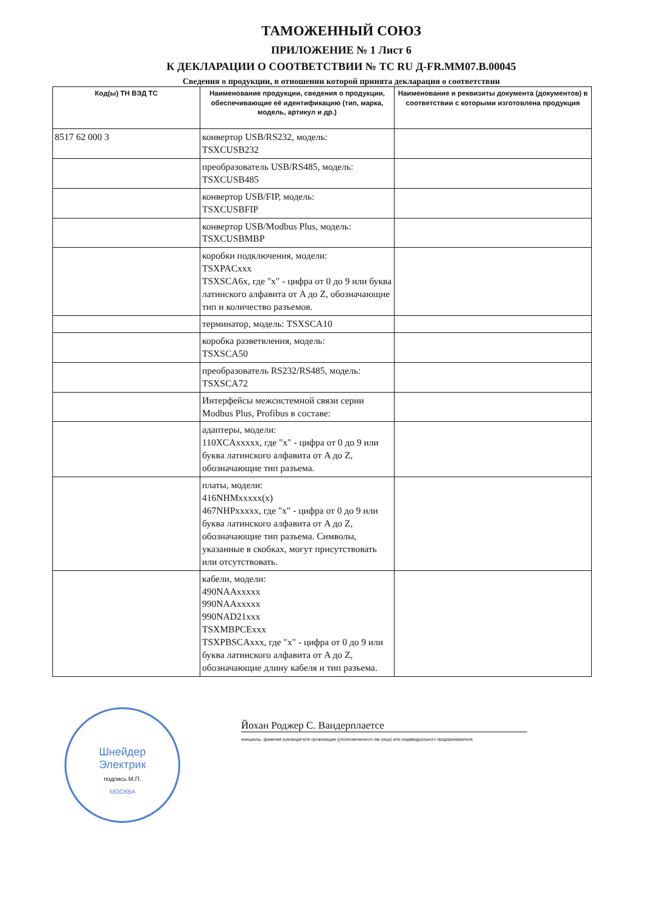ТАМОЖЕННЫЙ СОЮЗ
ПРИЛОЖЕНИЕ № 1 Лист 6
К ДЕКЛАРАЦИИ О СООТВЕТСТВИИ № ТС RU Д-FR.MM07.B.00045
Сведения о продукции, в отношении которой принята декларация о соответствии
| Код(ы) ТН ВЭД ТС | Наименование продукции, сведения о продукции, обеспечивающие её идентификацию (тип, марка, модель, артикул и др.) | Наименование и реквизиты документа (документов) в соответствии с которыми изготовлена продукция |
| --- | --- | --- |
| 8517 62 000 3 | конвертор USB/RS232, модель: TSXCUSB232 | |
| | преобразователь USB/RS485, модель: TSXCUSB485 | |
| | конвертор USB/FIP, модель: TSXCUSBFIP | |
| | конвертор USB/Modbus Plus, модель: TSXCUSBMBP | |
| | коробки подключения, модели: TSXPACxxx TSXSCA6x, где "x" - цифра от 0 до 9 или буква латинского алфавита от A до Z, обозначающие тип и количество разъемов. | |
| | терминатор, модель: TSXSCA10 | |
| | коробка разветвления, модель: TSXSCA50 | |
| | преобразователь RS232/RS485, модель: TSXSCA72 | |
| | Интерфейсы межсистемной связи серии Modbus Plus, Profibus в составе: | |
| | адаптеры, модели: 110XCAxxxxx, где "x" - цифра от 0 до 9 или буква латинского алфавита от A до Z, обозначающие тип разъема. | |
| | платы, модели: 416NHMxxxxx(x) 467NHPxxxxx, где "x" - цифра от 0 до 9 или буква латинского алфавита от A до Z, обозначающие тип разъема. Символы, указанные в скобках, могут присутствовать или отсутствовать. | |
| | кабели, модели: 490NAAxxxxx 990NAAxxxxx 990NAD21xxx TSXMBPCExxx TSXPBSCAxxx, где "x" - цифра от 0 до 9 или буква латинского алфавита от A до Z, обозначающие длину кабеля и тип разъема. | |
Шнейдер
Электрик
подпись М.П.
МОСКВА
Йохан Роджер С. Вандерплаетсе
инициалы, фамилия руководителя организации (уполномоченного им лица) или индивидуального предпринимателя